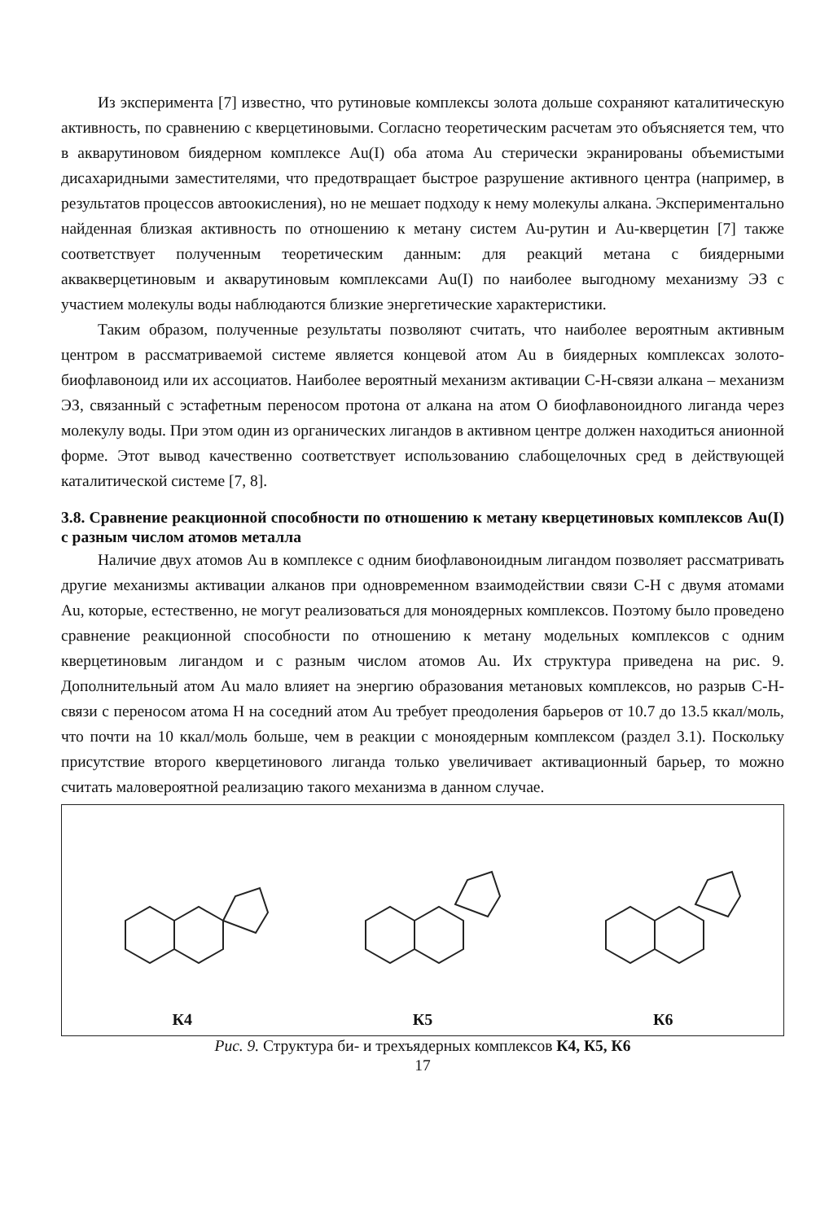Из эксперимента [7] известно, что рутиновые комплексы золота дольше сохраняют каталитическую активность, по сравнению с кверцетиновыми. Согласно теоретическим расчетам это объясняется тем, что в акварутиновом биядерном комплексе Au(I) оба атома Au стерически экранированы объемистыми дисахаридными заместителями, что предотвращает быстрое разрушение активного центра (например, в результатов процессов автоокисления), но не мешает подходу к нему молекулы алкана. Экспериментально найденная близкая активность по отношению к метану систем Au-рутин и Au-кверцетин [7] также соответствует полученным теоретическим данным: для реакций метана с биядерными аквакверцетиновым и акварутиновым комплексами Au(I) по наиболее выгодному механизму ЭЗ с участием молекулы воды наблюдаются близкие энергетические характеристики.
Таким образом, полученные результаты позволяют считать, что наиболее вероятным активным центром в рассматриваемой системе является концевой атом Au в биядерных комплексах золото-биофлавоноид или их ассоциатов. Наиболее вероятный механизм активации C-H-связи алкана – механизм ЭЗ, связанный с эстафетным переносом протона от алкана на атом O биофлавоноидного лиганда через молекулу воды. При этом один из органических лигандов в активном центре должен находиться анионной форме. Этот вывод качественно соответствует использованию слабощелочных сред в действующей каталитической системе [7, 8].
3.8. Сравнение реакционной способности по отношению к метану кверцетиновых комплексов Au(I) с разным числом атомов металла
Наличие двух атомов Au в комплексе с одним биофлавоноидным лигандом позволяет рассматривать другие механизмы активации алканов при одновременном взаимодействии связи C-H с двумя атомами Au, которые, естественно, не могут реализоваться для моноядерных комплексов. Поэтому было проведено сравнение реакционной способности по отношению к метану модельных комплексов с одним кверцетиновым лигандом и с разным числом атомов Au. Их структура приведена на рис. 9. Дополнительный атом Au мало влияет на энергию образования метановых комплексов, но разрыв C-H-связи с переносом атома H на соседний атом Au требует преодоления барьеров от 10.7 до 13.5 ккал/моль, что почти на 10 ккал/моль больше, чем в реакции с моноядерным комплексом (раздел 3.1). Поскольку присутствие второго кверцетинового лиганда только увеличивает активационный барьер, то можно считать маловероятной реализацию такого механизма в данном случае.
К4
К5
К6
Рис. 9. Структура би- и трехъядерных комплексов К4, К5, К6
17